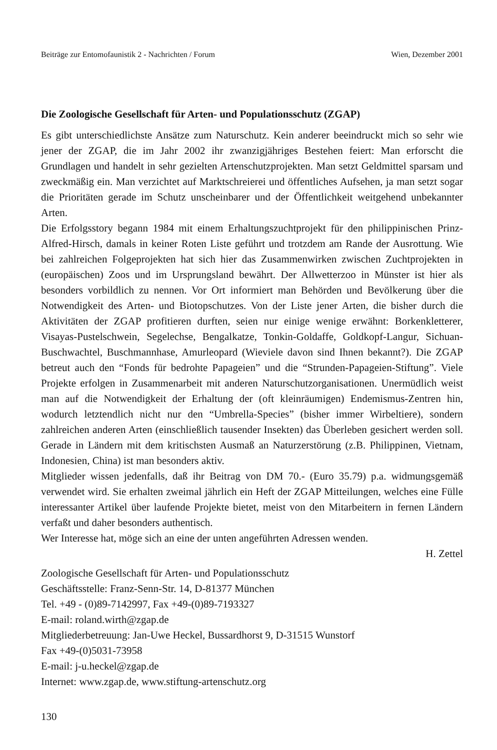Beiträge zur Entomofaunistik 2 - Nachrichten / Forum Wien, Dezember 2001
Die Zoologische Gesellschaft für Arten- und Populationsschutz (ZGAP)
Es gibt unterschiedlichste Ansätze zum Naturschutz. Kein anderer beeindruckt mich so sehr wie jener der ZGAP, die im Jahr 2002 ihr zwanzigjähriges Bestehen feiert: Man erforscht die Grundlagen und handelt in sehr gezielten Artenschutzprojekten. Man setzt Geldmittel sparsam und zweckmäßig ein. Man verzichtet auf Marktschreierei und öffentliches Aufsehen, ja man setzt sogar die Prioritäten gerade im Schutz unscheinbarer und der Öffentlichkeit weitgehend unbekannter Arten.
Die Erfolgsstory begann 1984 mit einem Erhaltungszuchtprojekt für den philippinischen Prinz-Alfred-Hirsch, damals in keiner Roten Liste geführt und trotzdem am Rande der Ausrottung. Wie bei zahlreichen Folgeprojekten hat sich hier das Zusammenwirken zwischen Zuchtprojekten in (europäischen) Zoos und im Ursprungsland bewährt. Der Allwetterzoo in Münster ist hier als besonders vorbildlich zu nennen. Vor Ort informiert man Behörden und Bevölkerung über die Notwendigkeit des Arten- und Biotopschutzes. Von der Liste jener Arten, die bisher durch die Aktivitäten der ZGAP profitieren durften, seien nur einige wenige erwähnt: Borkenkletterer, Visayas-Pustelschwein, Segelechse, Bengalkatze, Tonkin-Goldaffe, Goldkopf-Langur, Sichuan-Buschwachtel, Buschmannhase, Amurleopard (Wieviele davon sind Ihnen bekannt?). Die ZGAP betreut auch den “Fonds für bedrohte Papageien” und die “Strunden-Papageien-Stiftung”. Viele Projekte erfolgen in Zusammenarbeit mit anderen Naturschutzorganisationen. Unermüdlich weist man auf die Notwendigkeit der Erhaltung der (oft kleinräumigen) Endemismus-Zentren hin, wodurch letztendlich nicht nur den “Umbrella-Species” (bisher immer Wirbeltiere), sondern zahlreichen anderen Arten (einschließlich tausender Insekten) das Überleben gesichert werden soll. Gerade in Ländern mit dem kritischsten Ausmaß an Naturzerstörung (z.B. Philippinen, Vietnam, Indonesien, China) ist man besonders aktiv.
Mitglieder wissen jedenfalls, daß ihr Beitrag von DM 70.- (Euro 35.79) p.a. widmungsgemäß verwendet wird. Sie erhalten zweimal jährlich ein Heft der ZGAP Mitteilungen, welches eine Fülle interessanter Artikel über laufende Projekte bietet, meist von den Mitarbeitern in fernen Ländern verfaßt und daher besonders authentisch.
Wer Interesse hat, möge sich an eine der unten angeführten Adressen wenden.
H. Zettel
Zoologische Gesellschaft für Arten- und Populationsschutz
Geschäftsstelle: Franz-Senn-Str. 14, D-81377 München
Tel. +49 - (0)89-7142997, Fax +49-(0)89-7193327
E-mail: roland.wirth@zgap.de
Mitgliederbetreuung: Jan-Uwe Heckel, Bussardhorst 9, D-31515 Wunstorf
Fax +49-(0)5031-73958
E-mail: j-u.heckel@zgap.de
Internet: www.zgap.de, www.stiftung-artenschutz.org
130